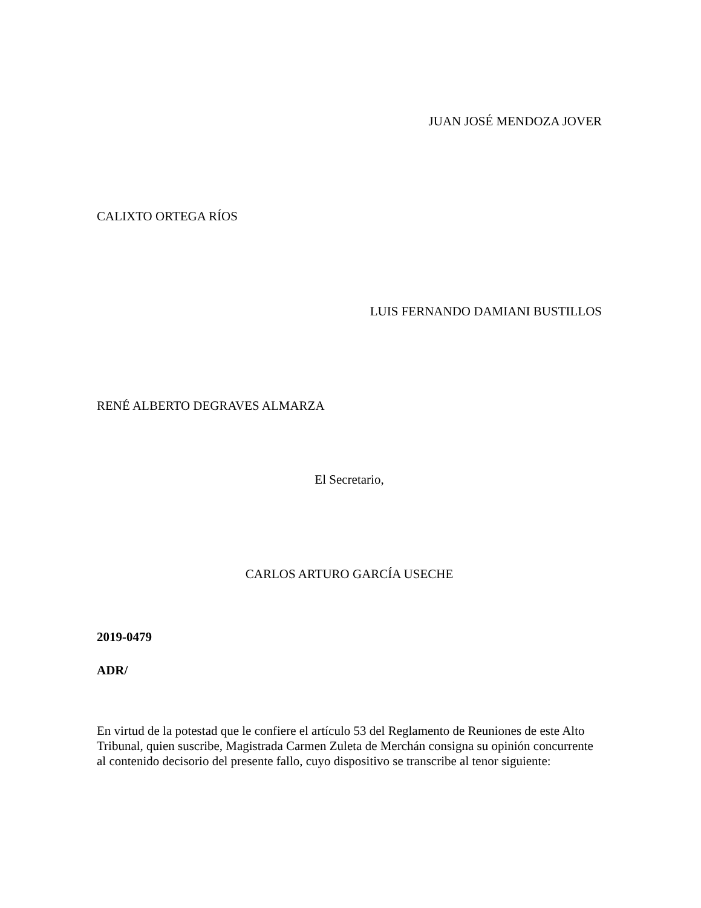JUAN JOSÉ MENDOZA JOVER
CALIXTO ORTEGA RÍOS
LUIS FERNANDO DAMIANI BUSTILLOS
RENÉ ALBERTO DEGRAVES ALMARZA
El Secretario,
CARLOS ARTURO GARCÍA USECHE
2019-0479
ADR/
En virtud de la potestad que le confiere el artículo 53 del Reglamento de Reuniones de este Alto Tribunal, quien suscribe, Magistrada Carmen Zuleta de Merchán consigna su opinión concurrente al contenido decisorio del presente fallo, cuyo dispositivo se transcribe al tenor siguiente: